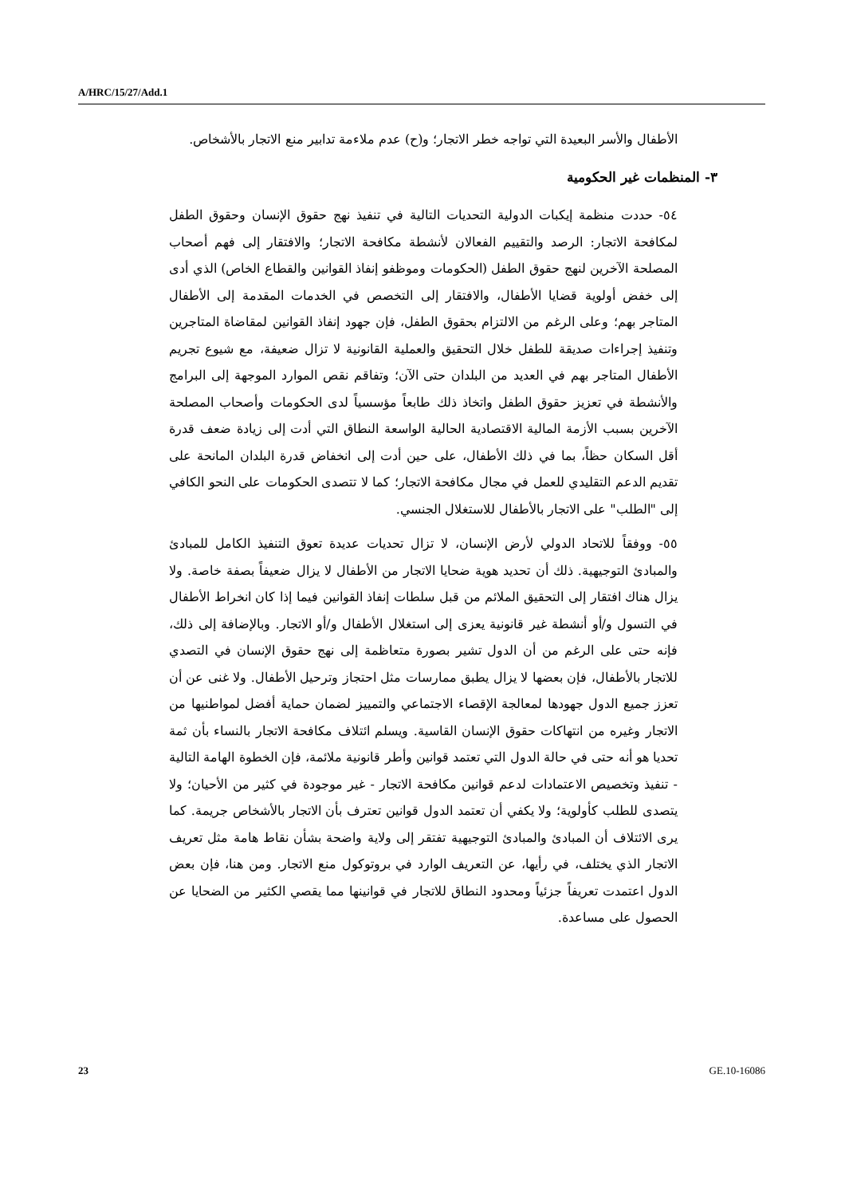A/HRC/15/27/Add.1
الأطفال والأسر البعيدة التي تواجه خطر الاتجار؛ و(ح) عدم ملاءمة تدابير منع الاتجار بالأشخاص.
٣- المنظمات غير الحكومية
٥٤- حددت منظمة إيكبات الدولية التحديات التالية في تنفيذ نهج حقوق الإنسان وحقوق الطفل لمكافحة الاتجار: الرصد والتقييم الفعالان لأنشطة مكافحة الاتجار؛ والافتقار إلى فهم أصحاب المصلحة الآخرين لنهج حقوق الطفل (الحكومات وموظفو إنفاذ القوانين والقطاع الخاص) الذي أدى إلى خفض أولوية قضايا الأطفال، والافتقار إلى التخصص في الخدمات المقدمة إلى الأطفال المتاجر بهم؛ وعلى الرغم من الالتزام بحقوق الطفل، فإن جهود إنفاذ القوانين لمقاضاة المتاجرين وتنفيذ إجراءات صديقة للطفل خلال التحقيق والعملية القانونية لا تزال ضعيفة، مع شيوع تجريم الأطفال المتاجر بهم في العديد من البلدان حتى الآن؛ وتفاقم نقص الموارد الموجهة إلى البرامج والأنشطة في تعزيز حقوق الطفل واتخاذ ذلك طابعاً مؤسسياً لدى الحكومات وأصحاب المصلحة الآخرين بسبب الأزمة المالية الاقتصادية الحالية الواسعة النطاق التي أدت إلى زيادة ضعف قدرة أقل السكان حظاً، بما في ذلك الأطفال، على حين أدت إلى انخفاض قدرة البلدان المانحة على تقديم الدعم التقليدي للعمل في مجال مكافحة الاتجار؛ كما لا تتصدى الحكومات على النحو الكافي إلى "الطلب" على الاتجار بالأطفال للاستغلال الجنسي.
٥٥- ووفقاً للاتحاد الدولي لأرض الإنسان، لا تزال تحديات عديدة تعوق التنفيذ الكامل للمبادئ والمبادئ التوجيهية. ذلك أن تحديد هوية ضحايا الاتجار من الأطفال لا يزال ضعيفاً بصفة خاصة. ولا يزال هناك افتقار إلى التحقيق الملائم من قبل سلطات إنفاذ القوانين فيما إذا كان انخراط الأطفال في التسول و/أو أنشطة غير قانونية يعزى إلى استغلال الأطفال و/أو الاتجار. وبالإضافة إلى ذلك، فإنه حتى على الرغم من أن الدول تشير بصورة متعاظمة إلى نهج حقوق الإنسان في التصدي للاتجار بالأطفال، فإن بعضها لا يزال يطبق ممارسات مثل احتجاز وترحيل الأطفال. ولا غنى عن أن تعزز جميع الدول جهودها لمعالجة الإقصاء الاجتماعي والتمييز لضمان حماية أفضل لمواطنيها من الاتجار وغيره من انتهاكات حقوق الإنسان القاسية. ويسلم ائتلاف مكافحة الاتجار بالنساء بأن ثمة تحديا هو أنه حتى في حالة الدول التي تعتمد قوانين وأطر قانونية ملائمة، فإن الخطوة الهامة التالية - تنفيذ وتخصيص الاعتمادات لدعم قوانين مكافحة الاتجار - غير موجودة في كثير من الأحيان؛ ولا يتصدى للطلب كأولوية؛ ولا يكفي أن تعتمد الدول قوانين تعترف بأن الاتجار بالأشخاص جريمة. كما يرى الائتلاف أن المبادئ والمبادئ التوجيهية تفتقر إلى ولاية واضحة بشأن نقاط هامة مثل تعريف الاتجار الذي يختلف، في رأيها، عن التعريف الوارد في بروتوكول منع الاتجار. ومن هنا، فإن بعض الدول اعتمدت تعريفاً جزئياً ومحدود النطاق للاتجار في قوانينها مما يقصي الكثير من الضحايا عن الحصول على مساعدة.
23 GE.10-16086